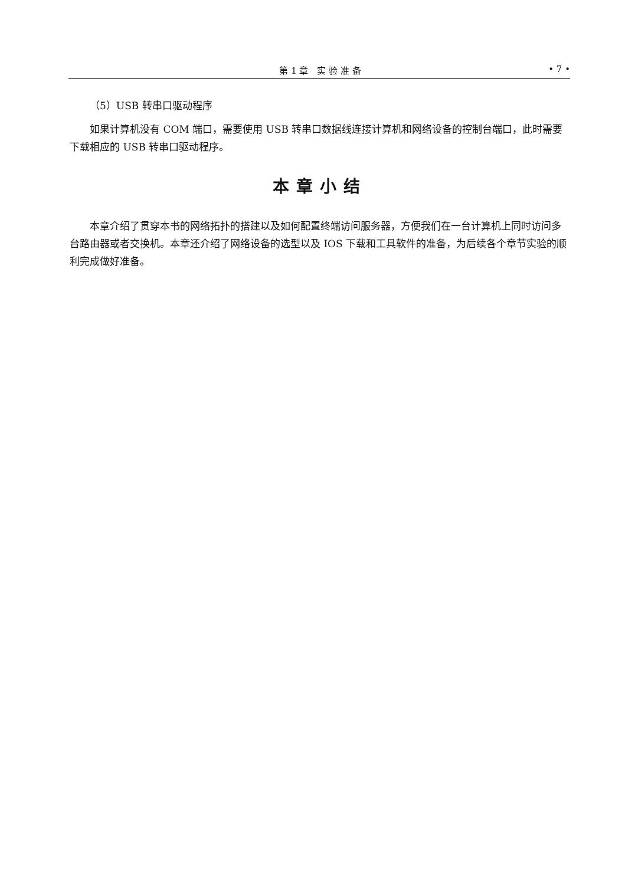第 1 章　实 验 准 备 • 7 •
（5）USB 转串口驱动程序
如果计算机没有 COM 端口，需要使用 USB 转串口数据线连接计算机和网络设备的控制台端口，此时需要下载相应的 USB 转串口驱动程序。
本章小结
本章介绍了贯穿本书的网络拓扑的搭建以及如何配置终端访问服务器，方便我们在一台计算机上同时访问多台路由器或者交换机。本章还介绍了网络设备的选型以及 IOS 下载和工具软件的准备，为后续各个章节实验的顺利完成做好准备。